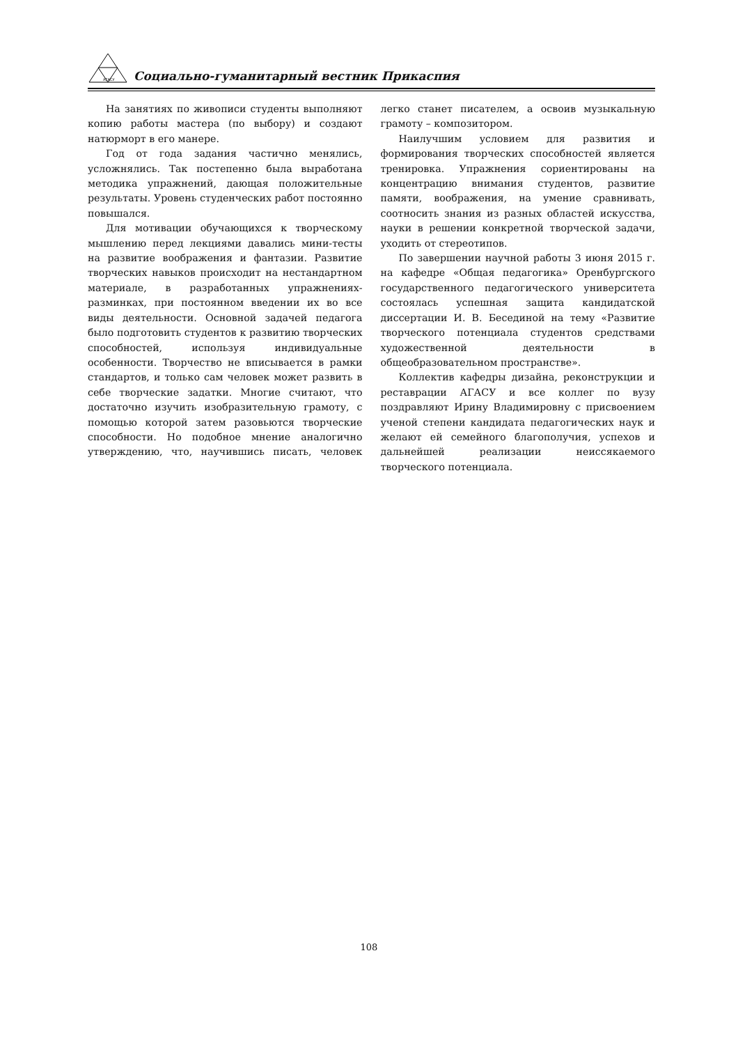АГАСУ
Социально-гуманитарный вестник Прикаспия
На занятиях по живописи студенты выполняют копию работы мастера (по выбору) и создают натюрморт в его манере.
Год от года задания частично менялись, усложнялись. Так постепенно была выработана методика упражнений, дающая положительные результаты. Уровень студенческих работ постоянно повышался.
Для мотивации обучающихся к творческому мышлению перед лекциями давались мини-тесты на развитие воображения и фантазии. Развитие творческих навыков происходит на нестандартном материале, в разработанных упражнениях-разминках, при постоянном введении их во все виды деятельности. Основной задачей педагога было подготовить студентов к развитию творческих способностей, используя индивидуальные особенности. Творчество не вписывается в рамки стандартов, и только сам человек может развить в себе творческие задатки. Многие считают, что достаточно изучить изобразительную грамоту, с помощью которой затем разовьются творческие способности. Но подобное мнение аналогично утверждению, что, научившись писать, человек легко станет писателем, а освоив музыкальную грамоту – композитором.
Наилучшим условием для развития и формирования творческих способностей является тренировка. Упражнения сориентированы на концентрацию внимания студентов, развитие памяти, воображения, на умение сравнивать, соотносить знания из разных областей искусства, науки в решении конкретной творческой задачи, уходить от стереотипов.
По завершении научной работы 3 июня 2015 г. на кафедре «Общая педагогика» Оренбургского государственного педагогического университета состоялась успешная защита кандидатской диссертации И. В. Бесединой на тему «Развитие творческого потенциала студентов средствами художественной деятельности в общеобразовательном пространстве».
Коллектив кафедры дизайна, реконструкции и реставрации АГАСУ и все коллег по вузу поздравляют Ирину Владимировну с присвоением ученой степени кандидата педагогических наук и желают ей семейного благополучия, успехов и дальнейшей реализации неиссякаемого творческого потенциала.
108